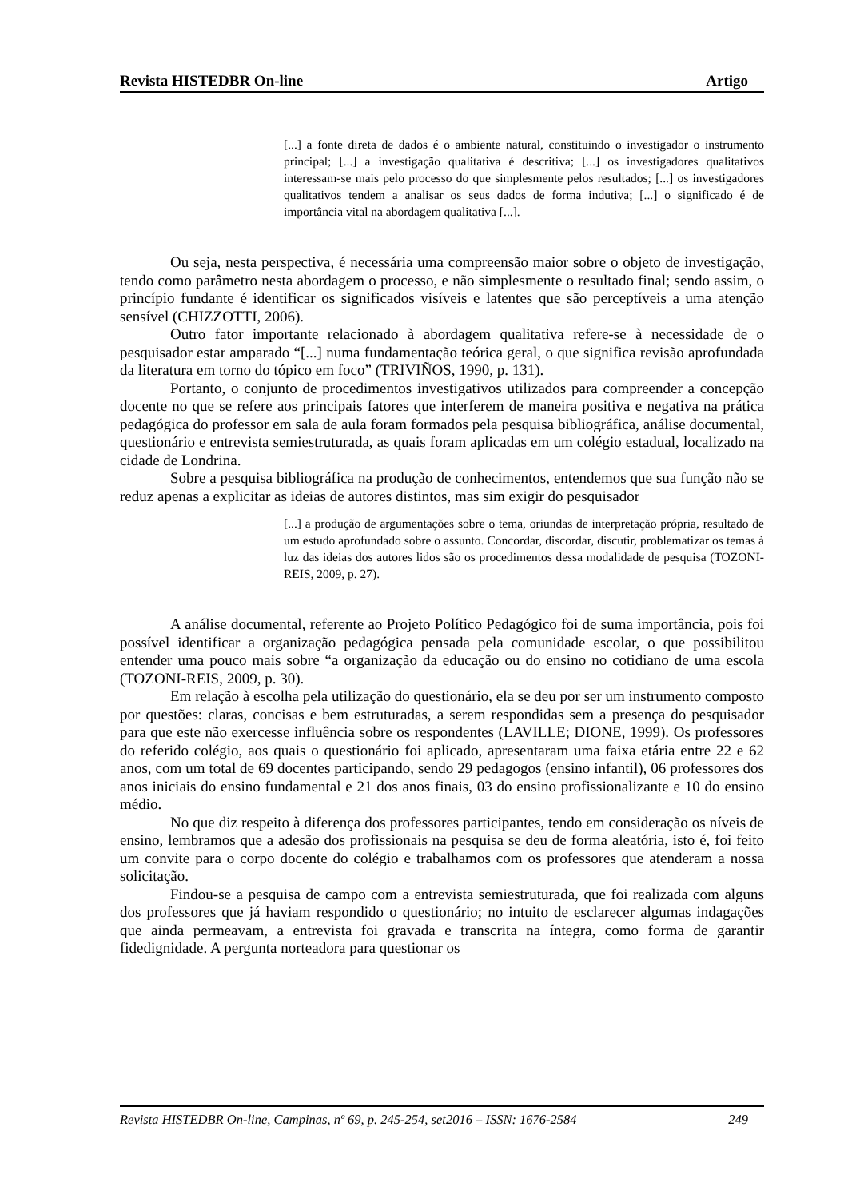Revista HISTEDBR On-line Artigo
[...] a fonte direta de dados é o ambiente natural, constituindo o investigador o instrumento principal; [...] a investigação qualitativa é descritiva; [...] os investigadores qualitativos interessam-se mais pelo processo do que simplesmente pelos resultados; [...] os investigadores qualitativos tendem a analisar os seus dados de forma indutiva; [...] o significado é de importância vital na abordagem qualitativa [...].
Ou seja, nesta perspectiva, é necessária uma compreensão maior sobre o objeto de investigação, tendo como parâmetro nesta abordagem o processo, e não simplesmente o resultado final; sendo assim, o princípio fundante é identificar os significados visíveis e latentes que são perceptíveis a uma atenção sensível (CHIZZOTTI, 2006).
Outro fator importante relacionado à abordagem qualitativa refere-se à necessidade de o pesquisador estar amparado “[...] numa fundamentação teórica geral, o que significa revisão aprofundada da literatura em torno do tópico em foco” (TRIVIÑOS, 1990, p. 131).
Portanto, o conjunto de procedimentos investigativos utilizados para compreender a concepção docente no que se refere aos principais fatores que interferem de maneira positiva e negativa na prática pedagógica do professor em sala de aula foram formados pela pesquisa bibliográfica, análise documental, questionário e entrevista semiestruturada, as quais foram aplicadas em um colégio estadual, localizado na cidade de Londrina.
Sobre a pesquisa bibliográfica na produção de conhecimentos, entendemos que sua função não se reduz apenas a explicitar as ideias de autores distintos, mas sim exigir do pesquisador
[...] a produção de argumentações sobre o tema, oriundas de interpretação própria, resultado de um estudo aprofundado sobre o assunto. Concordar, discordar, discutir, problematizar os temas à luz das ideias dos autores lidos são os procedimentos dessa modalidade de pesquisa (TOZONI-REIS, 2009, p. 27).
A análise documental, referente ao Projeto Político Pedagógico foi de suma importância, pois foi possível identificar a organização pedagógica pensada pela comunidade escolar, o que possibilitou entender uma pouco mais sobre “a organização da educação ou do ensino no cotidiano de uma escola (TOZONI-REIS, 2009, p. 30).
Em relação à escolha pela utilização do questionário, ela se deu por ser um instrumento composto por questões: claras, concisas e bem estruturadas, a serem respondidas sem a presença do pesquisador para que este não exercesse influência sobre os respondentes (LAVILLE; DIONE, 1999). Os professores do referido colégio, aos quais o questionário foi aplicado, apresentaram uma faixa etária entre 22 e 62 anos, com um total de 69 docentes participando, sendo 29 pedagogos (ensino infantil), 06 professores dos anos iniciais do ensino fundamental e 21 dos anos finais, 03 do ensino profissionalizante e 10 do ensino médio.
No que diz respeito à diferença dos professores participantes, tendo em consideração os níveis de ensino, lembramos que a adesão dos profissionais na pesquisa se deu de forma aleatória, isto é, foi feito um convite para o corpo docente do colégio e trabalhamos com os professores que atenderam a nossa solicitação.
Findou-se a pesquisa de campo com a entrevista semiestruturada, que foi realizada com alguns dos professores que já haviam respondido o questionário; no intuito de esclarecer algumas indagações que ainda permeavam, a entrevista foi gravada e transcrita na íntegra, como forma de garantir fidedignidade. A pergunta norteadora para questionar os
Revista HISTEDBR On-line, Campinas, nº 69, p. 245-254, set2016 – ISSN: 1676-2584 249